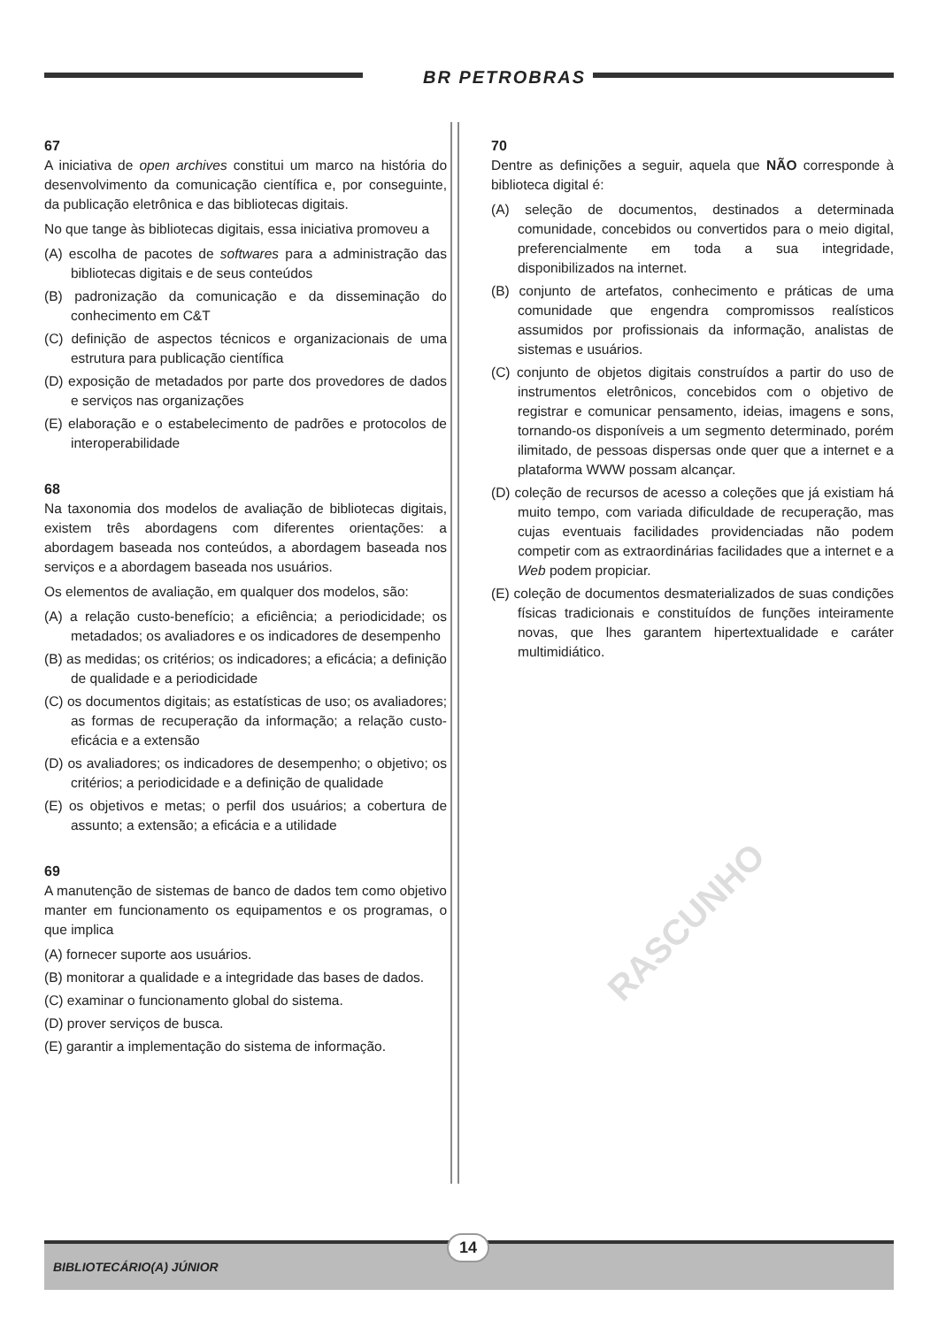BR PETROBRAS
67
A iniciativa de open archives constitui um marco na história do desenvolvimento da comunicação científica e, por conseguinte, da publicação eletrônica e das bibliotecas digitais.
No que tange às bibliotecas digitais, essa iniciativa promoveu a
(A) escolha de pacotes de softwares para a administração das bibliotecas digitais e de seus conteúdos
(B) padronização da comunicação e da disseminação do conhecimento em C&T
(C) definição de aspectos técnicos e organizacionais de uma estrutura para publicação científica
(D) exposição de metadados por parte dos provedores de dados e serviços nas organizações
(E) elaboração e o estabelecimento de padrões e protocolos de interoperabilidade
68
Na taxonomia dos modelos de avaliação de bibliotecas digitais, existem três abordagens com diferentes orientações: a abordagem baseada nos conteúdos, a abordagem baseada nos serviços e a abordagem baseada nos usuários.
Os elementos de avaliação, em qualquer dos modelos, são:
(A) a relação custo-benefício; a eficiência; a periodicidade; os metadados; os avaliadores e os indicadores de desempenho
(B) as medidas; os critérios; os indicadores; a eficácia; a definição de qualidade e a periodicidade
(C) os documentos digitais; as estatísticas de uso; os avaliadores; as formas de recuperação da informação; a relação custo-eficácia e a extensão
(D) os avaliadores; os indicadores de desempenho; o objetivo; os critérios; a periodicidade e a definição de qualidade
(E) os objetivos e metas; o perfil dos usuários; a cobertura de assunto; a extensão; a eficácia e a utilidade
69
A manutenção de sistemas de banco de dados tem como objetivo manter em funcionamento os equipamentos e os programas, o que implica
(A) fornecer suporte aos usuários.
(B) monitorar a qualidade e a integridade das bases de dados.
(C) examinar o funcionamento global do sistema.
(D) prover serviços de busca.
(E) garantir a implementação do sistema de informação.
70
Dentre as definições a seguir, aquela que NÃO corresponde à biblioteca digital é:
(A) seleção de documentos, destinados a determinada comunidade, concebidos ou convertidos para o meio digital, preferencialmente em toda a sua integridade, disponibilizados na internet.
(B) conjunto de artefatos, conhecimento e práticas de uma comunidade que engendra compromissos realísticos assumidos por profissionais da informação, analistas de sistemas e usuários.
(C) conjunto de objetos digitais construídos a partir do uso de instrumentos eletrônicos, concebidos com o objetivo de registrar e comunicar pensamento, ideias, imagens e sons, tornando-os disponíveis a um segmento determinado, porém ilimitado, de pessoas dispersas onde quer que a internet e a plataforma WWW possam alcançar.
(D) coleção de recursos de acesso a coleções que já existiam há muito tempo, com variada dificuldade de recuperação, mas cujas eventuais facilidades providenciadas não podem competir com as extraordinárias facilidades que a internet e a Web podem propiciar.
(E) coleção de documentos desmaterializados de suas condições físicas tradicionais e constituídos de funções inteiramente novas, que lhes garantem hipertextualidade e caráter multimidiático.
RASCUNHO
BIBLIOTECÁRIO(A) JÚNIOR
14